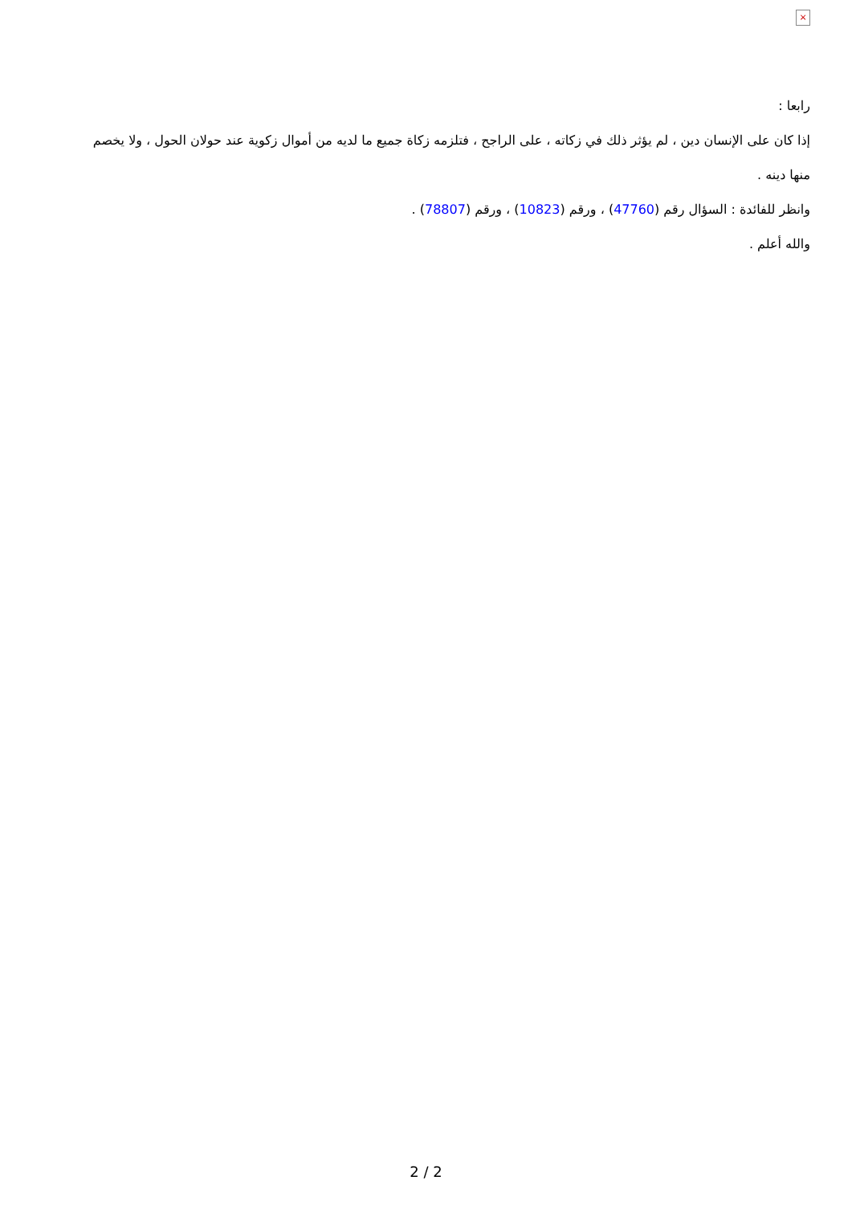×
رابعا :
إذا كان على الإنسان دين ، لم يؤثر ذلك في زكاته ، على الراجح ، فتلزمه زكاة جميع ما لديه من أموال زكوية عند حولان الحول ، ولا يخصم منها دينه .
وانظر للفائدة : السؤال رقم (47760) ، ورقم (10823) ، ورقم (78807) .
والله أعلم .
2 / 2